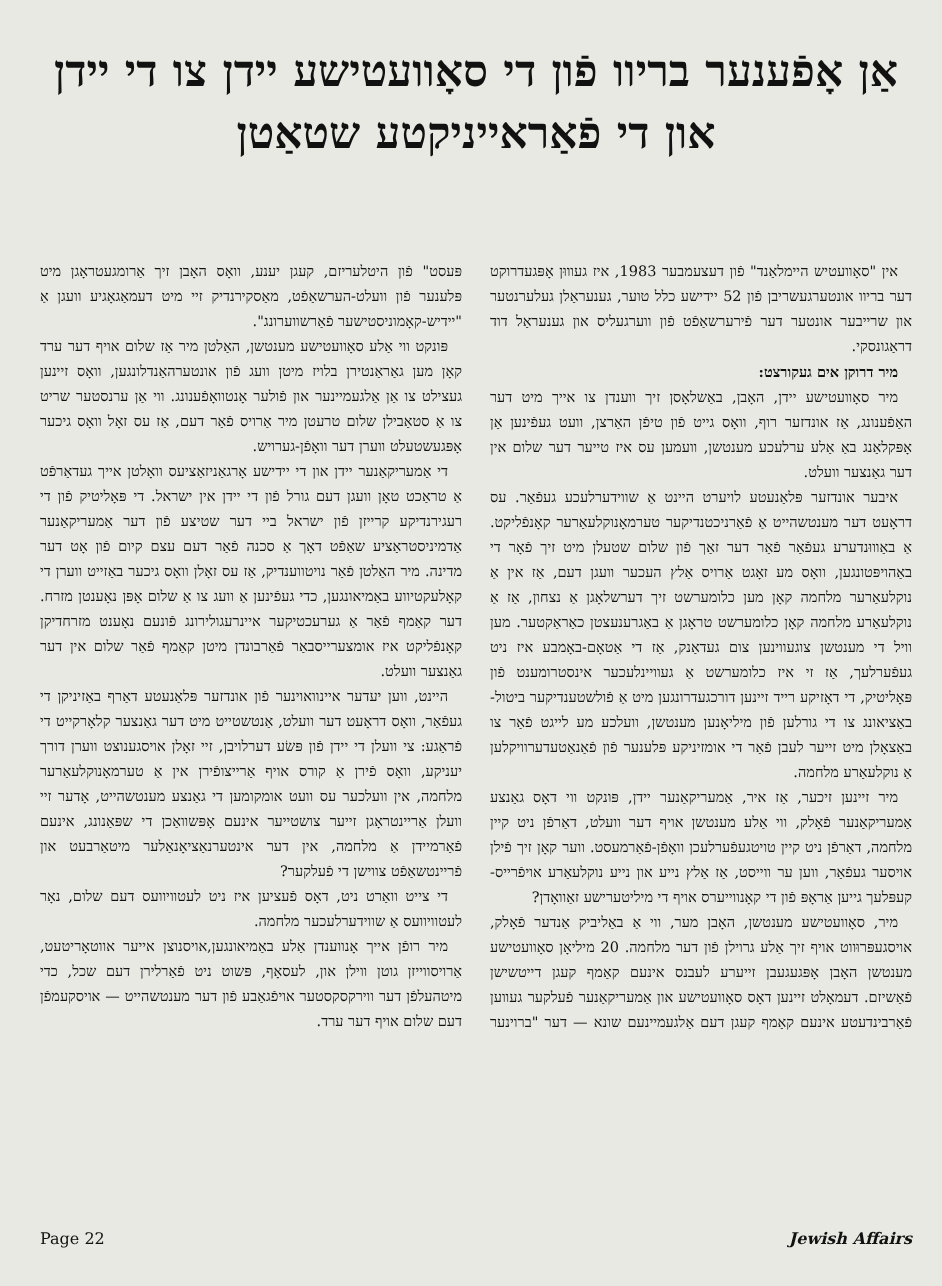אַן אָפֿענער בריוו פֿון די סאָוועטישע יידן צו די יידן און די פֿאַראייניקטע שטאַטן
אין "סאָוועטיש היימלאַנד" פֿון דעצעמבער 1983, איז געוווּן אָפּגעדרוקט דער בריוו אונטערגעשריבן פֿון 52 יידישע כלל טוער, גענעראַלן געלערנטער און שרייבער אונטער דער פֿירערשאַפֿט פֿון ווערגעליס און גענעראַל דוד דראַגונסקי.
מיר דרוקן אים געקורצט:
מיר סאָוועטישע יידן, האָבן, באַשלאָסן זיך ווענדן צו אייך מיט דער האַפֿענונג, אַז אונדזער רוף, וואָס גייט פֿון טיפֿן האַרצן, וועט געפֿינען אַן אָפּקלאַנג באַ אַלע ערלעכע מענטשן, וועמען עס איז טייער דער שלום אין דער גאַנצער וועלט.
איבער אונדזער פּלאַנעטע לויערט היינט אַ שווידערלעכע געפֿאַר. עס דראָעט דער מענטשהייט אַ פֿאַרניכטנדיקער טערמאָנוקלעאַרער קאָנפֿליקט. אַ באַוווּנדערע געפֿאַר פֿאַר דער זאַך פֿון שלום שטעלן מיט זיך פֿאָר די באַהויפּטונגען, וואָס מע זאָגט אַרויס אַלץ העכער וועגן דעם, אַז אין אַ נוקלעאַרער מלחמה קאָן מען כלומערשט זיך דערשלאָגן אַ נצחון, אַז אַ נוקלעאַרע מלחמה קאָן כלומערשט טראָגן אַ באַגרענעצטן כאַראַקטער. מען וויל די מענטשן צוגעווינען צום געדאַנק, אַז די אַטאָם-באָמבע איז ניט געפֿערלעך, אַז זי איז כלומערשט אַ געוויינלעכער אינסטרומענט פֿון פּאָליטיק, די דאָזיקע רייד זיינען דורכגעדרונגען מיט אַ פֿולשטענדיקער ביטול-באַציאונג צו די גורלען פֿון מיליאָנען מענטשן, וועלכע מע לייגט פֿאַר צו באַצאָלן מיט זייער לעבן פֿאַר די אומזיניקע פּלענער פֿון פֿאַנאַטעדערוויקלען אַ נוקלעאַרע מלחמה.
מיר זיינען זיכער, אַז איר, אַמעריקאַנער יידן, פּונקט ווי דאָס גאַנצע אַמעריקאַנער פֿאָלק, ווי אַלע מענטשן אויף דער וועלט, דאַרפֿן ניט קיין מלחמה, דאַרפֿן ניט קיין טויטגעפֿערלעכן וואָפֿן-פֿאַרמעסט. ווער קאָן זיך פֿילן אויסער געפֿאַר, ווען ער ווייסט, אַז אַלץ נייע און נייע נוקלעאַרע אויפֿרייס-קעפּלעך גייען אַראָפּ פֿון די קאָנווייערס אויף די מיליטערישע זאַוואָדן?
מיר, סאָוועטישע מענטשן, האָבן מער, ווי אַ באַליביק אַנדער פֿאָלק, אויסגעפּרוּווט אויף זיך אַלע גרוילן פֿון דער מלחמה. 20 מיליאָן סאָוועטישע מענטשן האָבן אָפּגעגעבן זייערע לעבנס אינעם קאַמף קעגן דייטשישן פֿאַשיזם. דעמאָלט זיינען דאָס סאָוועטישע און אַמעריקאַנער פֿעלקער געווען פֿאַרבינדעטע אינעם קאַמף קעגן דעם אַלגעמיינעם שונא — דער "ברוינער פּעסט" פֿון היטלעריזם, קעגן יענע, וואָס האָבן זיך אַרומגעטראָגן מיט פּלענער פֿון וועלט-הערשאַפֿט, מאַסקירנדיק זיי מיט דעמאַגאָגיע וועגן אַ "יידיש-קאָמוניסטישער פֿאַרשווערונג".
פּונקט ווי אַלע סאָוועטישע מענטשן, האַלטן מיר אַז שלום אויף דער ערד קאָן מען גאַראַנטירן בלויז מיטן וועג פֿון אונטערהאַנדלונגען, וואָס זיינען געצילט צו אַן אַלגעמיינער און פֿולער אָנטוואָפֿענונג. ווי אַן ערנסטער שריט צו אַ סטאַבילן שלום טרעטן מיר אַרויס פֿאַר דעם, אַז עס זאָל וואָס גיכער אָפּגעשטעלט ווערן דער וואָפֿן-גערויש.
די אַמעריקאַנער יידן און די יידישע אָרגאַניזאַציעס וואָלטן אייך געדאַרפֿט אַ טראַכט טאָן וועגן דעם גורל פֿון די יידן אין ישראל. די פּאָליטיק פֿון די רעגירנדיקע קרייזן פֿון ישראל ביי דער שטיצע פֿון דער אַמעריקאַנער אַדמיניסטראַציע שאַפֿט דאָך אַ סכנה פֿאַר דעם עצם קיום פֿון אָט דער מדינה. מיר האַלטן פֿאַר נויטווענדיק, אַז עס זאָלן וואָס גיכער באַזייט ווערן די קאָלעקטיווע באַמיאונגען, כדי געפֿינען אַ וועג צו אַ שלום אָפּן נאָענטן מזרח. דער קאַמף פֿאַר אַ גערעכטיקער איינרעגולירונג פֿונעם נאָענט מזרחדיקן קאָנפֿליקט איז אומצערייסבאַר פֿאַרבונדן מיטן קאַמף פֿאַר שלום אין דער גאַנצער וועלט.
היינט, ווען יעדער איינוואוינער פֿון אונדזער פּלאַנעטע דאַרף באַזיניקן די געפֿאַר, וואָס דראָעט דער וועלט, אַנטשטייט מיט דער גאַנצער קלאָרקייט די פֿראַגע: צי וועלן די יידן פֿון פּשׂע דערלויבן, זיי זאָלן אויסגענוצט ווערן דורך יעניקע, וואָס פֿירן אַ קורס אויף אַרייצופֿירן אין אַ טערמאָנוקלעאַרער מלחמה, אין וועלכער עס וועט אומקומען די גאַנצע מענטשהייט, אָדער זיי וועלן אַריינטראָגן זייער צושטייער אינעם אָפּשוואַכן די שפּאַנונג, אינעם פֿאַרמיידן אַ מלחמה, אין דער אינטערנאַציאָנאַלער מיטאַרבעט און פֿריינטשאַפֿט צווישן די פֿעלקער?
די צייט וואַרט ניט, דאָס פֿעציען איז ניט לעטוויוועס דעם שלום, נאָר לעטוויוועס אַ שווידערלעכער מלחמה.
מיר רופֿן אייך אָנווענדן אַלע באַמיאונגען,אויסנוצן אייער אווטאָריטעט, אַרויסווייזן גוטן ווילן און, לעסאָף, פּשוט ניט פֿאַרלירן דעם שכל, כדי מיטהעלפֿן דער ווירקסקסטער אויפֿגאַבע פֿון דער מענטשהייט — אויסקעמפֿן דעם שלום אויף דער ערד.
Page 22 Jewish Affairs